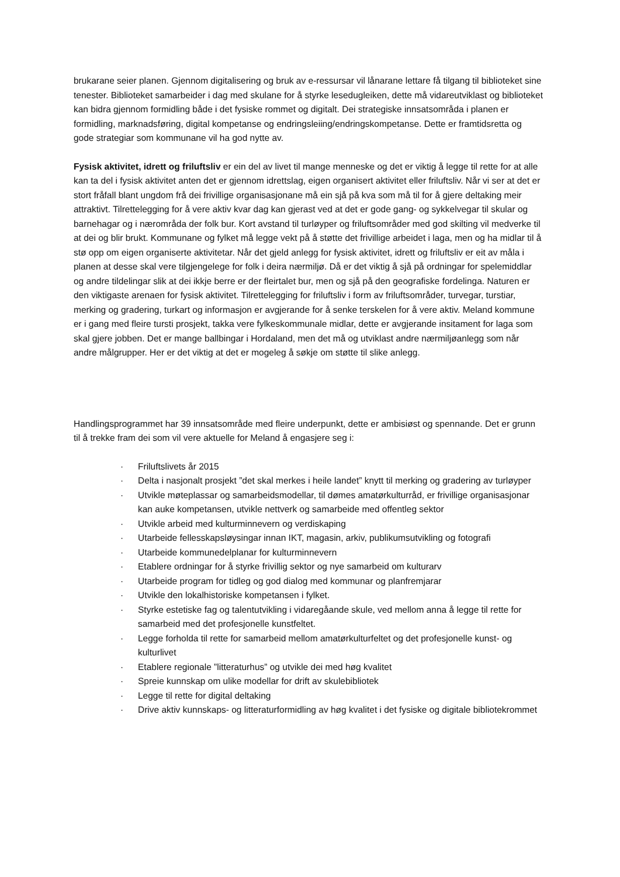brukarane seier planen. Gjennom digitalisering og bruk av e-ressursar vil lånarane lettare få tilgang til biblioteket sine tenester. Biblioteket samarbeider i dag med skulane for å styrke lesedugleiken, dette må vidareutviklast og biblioteket kan bidra gjennom formidling både i det fysiske rommet og digitalt. Dei strategiske innsatsområda i planen er formidling, marknadsføring, digital kompetanse og endringsleiing/endringskompetanse. Dette er framtidsretta og gode strategiar som kommunane vil ha god nytte av.
Fysisk aktivitet, idrett og friluftsliv er ein del av livet til mange menneske og det er viktig å legge til rette for at alle kan ta del i fysisk aktivitet anten det er gjennom idrettslag, eigen organisert aktivitet eller friluftsliv. Når vi ser at det er stort fråfall blant ungdom frå dei frivillige organisasjonane må ein sjå på kva som må til for å gjere deltaking meir attraktivt. Tilrettelegging for å vere aktiv kvar dag kan gjerast ved at det er gode gang- og sykkelvegar til skular og barnehagar og i nærområda der folk bur. Kort avstand til turløyper og friluftsområder med god skilting vil medverke til at dei og blir brukt. Kommunane og fylket må legge vekt på å støtte det frivillige arbeidet i laga, men og ha midlar til å stø opp om eigen organiserte aktivitetar. Når det gjeld anlegg for fysisk aktivitet, idrett og friluftsliv er eit av måla i planen at desse skal vere tilgjengelege for folk i deira nærmiljø. Då er det viktig å sjå på ordningar for spelemiddlar og andre tildelingar slik at dei ikkje berre er der fleirtalet bur, men og sjå på den geografiske fordelinga. Naturen er den viktigaste arenaen for fysisk aktivitet. Tilrettelegging for friluftsliv i form av friluftsområder, turvegar, turstiar, merking og gradering, turkart og informasjon er avgjerande for å senke terskelen for å vere aktiv. Meland kommune er i gang med fleire tursti prosjekt, takka vere fylkeskommunale midlar, dette er avgjerande insitament for laga som skal gjere jobben. Det er mange ballbingar i Hordaland, men det må og utviklast andre nærmiljøanlegg som når andre målgrupper. Her er det viktig at det er mogeleg å søkje om støtte til slike anlegg.
Handlingsprogrammet har 39 innsatsområde med fleire underpunkt, dette er ambisiøst og spennande. Det er grunn til å trekke fram dei som vil vere aktuelle for Meland å engasjere seg i:
· Friluftslivets år 2015
· Delta i nasjonalt prosjekt ”det skal merkes i heile landet” knytt til merking og gradering av turløyper
· Utvikle møteplassar og samarbeidsmodellar, til dømes amatørkulturråd, er frivillige organisasjonar kan auke kompetansen, utvikle nettverk og samarbeide med offentleg sektor
· Utvikle arbeid med kulturminnevern og verdiskaping
· Utarbeide fellesskapsløysingar innan IKT, magasin, arkiv, publikumsutvikling og fotografi
· Utarbeide kommunedelplanar for kulturminnevern
· Etablere ordningar for å styrke frivillig sektor og nye samarbeid om kulturarv
· Utarbeide program for tidleg og god dialog med kommunar og planfremjarar
· Utvikle den lokalhistoriske kompetansen i fylket.
· Styrke estetiske fag og talentutvikling i vidaregåande skule, ved mellom anna å legge til rette for samarbeid med det profesjonelle kunstfeltet.
· Legge forholda til rette for samarbeid mellom amatørkulturfeltet og det profesjonelle kunst- og kulturlivet
· Etablere regionale ”litteraturhus” og utvikle dei med høg kvalitet
· Spreie kunnskap om ulike modellar for drift av skulebibliotek
· Legge til rette for digital deltaking
· Drive aktiv kunnskaps- og litteraturformidling av høg kvalitet i det fysiske og digitale bibliotekrommet